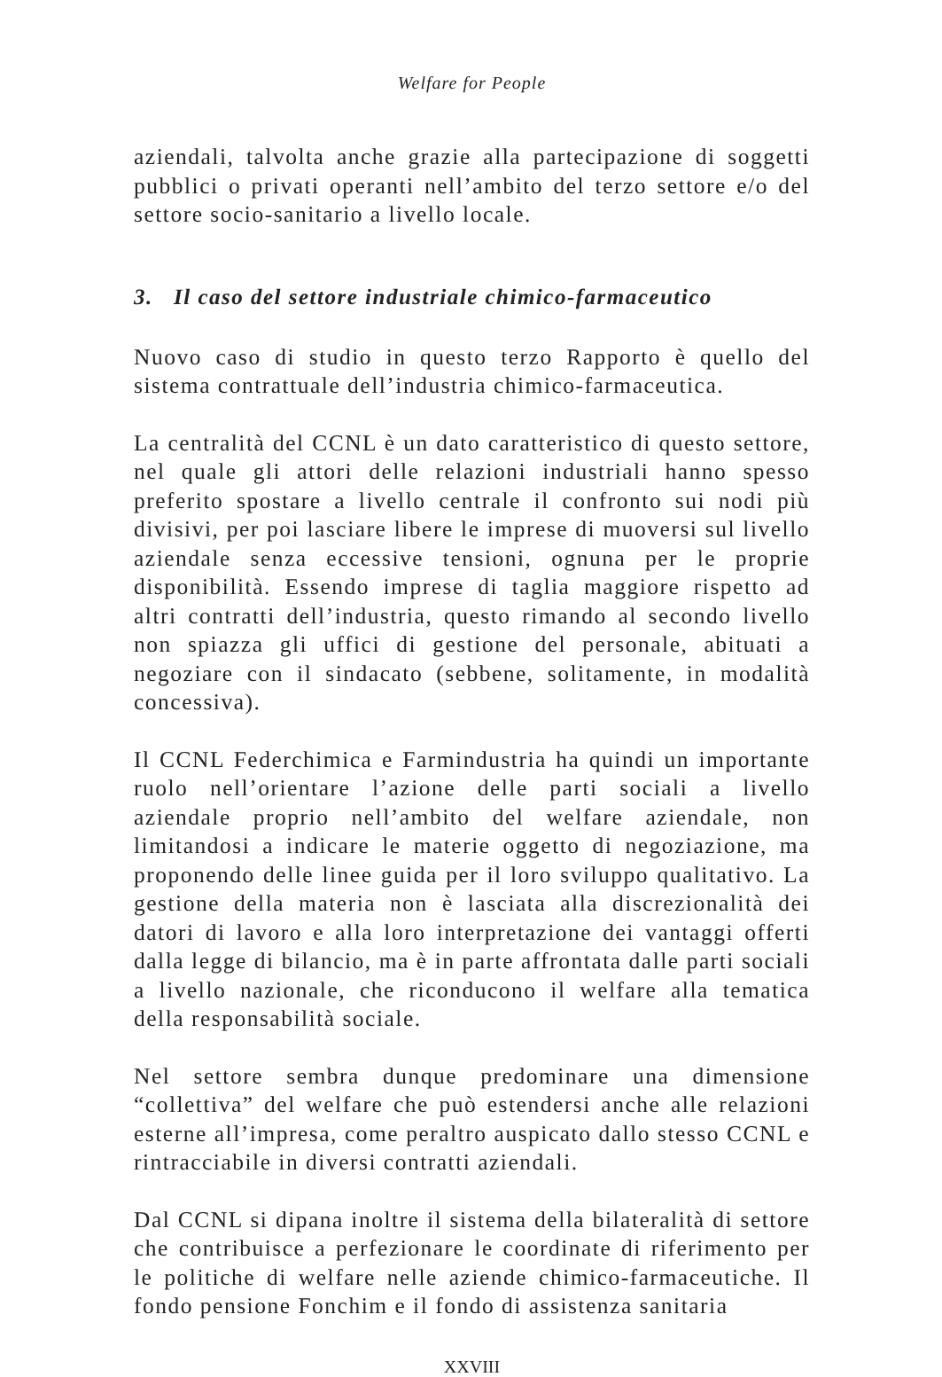Welfare for People
aziendali, talvolta anche grazie alla partecipazione di soggetti pubblici o privati operanti nell’ambito del terzo settore e/o del settore socio-sanitario a livello locale.
3. Il caso del settore industriale chimico-farmaceutico
Nuovo caso di studio in questo terzo Rapporto è quello del sistema contrattuale dell’industria chimico-farmaceutica.
La centralità del CCNL è un dato caratteristico di questo settore, nel quale gli attori delle relazioni industriali hanno spesso preferito spostare a livello centrale il confronto sui nodi più divisivi, per poi lasciare libere le imprese di muoversi sul livello aziendale senza eccessive tensioni, ognuna per le proprie disponibilità. Essendo imprese di taglia maggiore rispetto ad altri contratti dell’industria, questo rimando al secondo livello non spiazza gli uffici di gestione del personale, abituati a negoziare con il sindacato (sebbene, solitamente, in modalità concessiva).
Il CCNL Federchimica e Farmindustria ha quindi un importante ruolo nell’orientare l’azione delle parti sociali a livello aziendale proprio nell’ambito del welfare aziendale, non limitandosi a indicare le materie oggetto di negoziazione, ma proponendo delle linee guida per il loro sviluppo qualitativo. La gestione della materia non è lasciata alla discrezionalità dei datori di lavoro e alla loro interpretazione dei vantaggi offerti dalla legge di bilancio, ma è in parte affrontata dalle parti sociali a livello nazionale, che riconducono il welfare alla tematica della responsabilità sociale.
Nel settore sembra dunque predominare una dimensione “collettiva” del welfare che può estendersi anche alle relazioni esterne all’impresa, come peraltro auspicato dallo stesso CCNL e rintracciabile in diversi contratti aziendali.
Dal CCNL si dipana inoltre il sistema della bilateralità di settore che contribuisce a perfezionare le coordinate di riferimento per le politiche di welfare nelle aziende chimico-farmaceutiche. Il fondo pensione Fonchim e il fondo di assistenza sanitaria
XXVIII